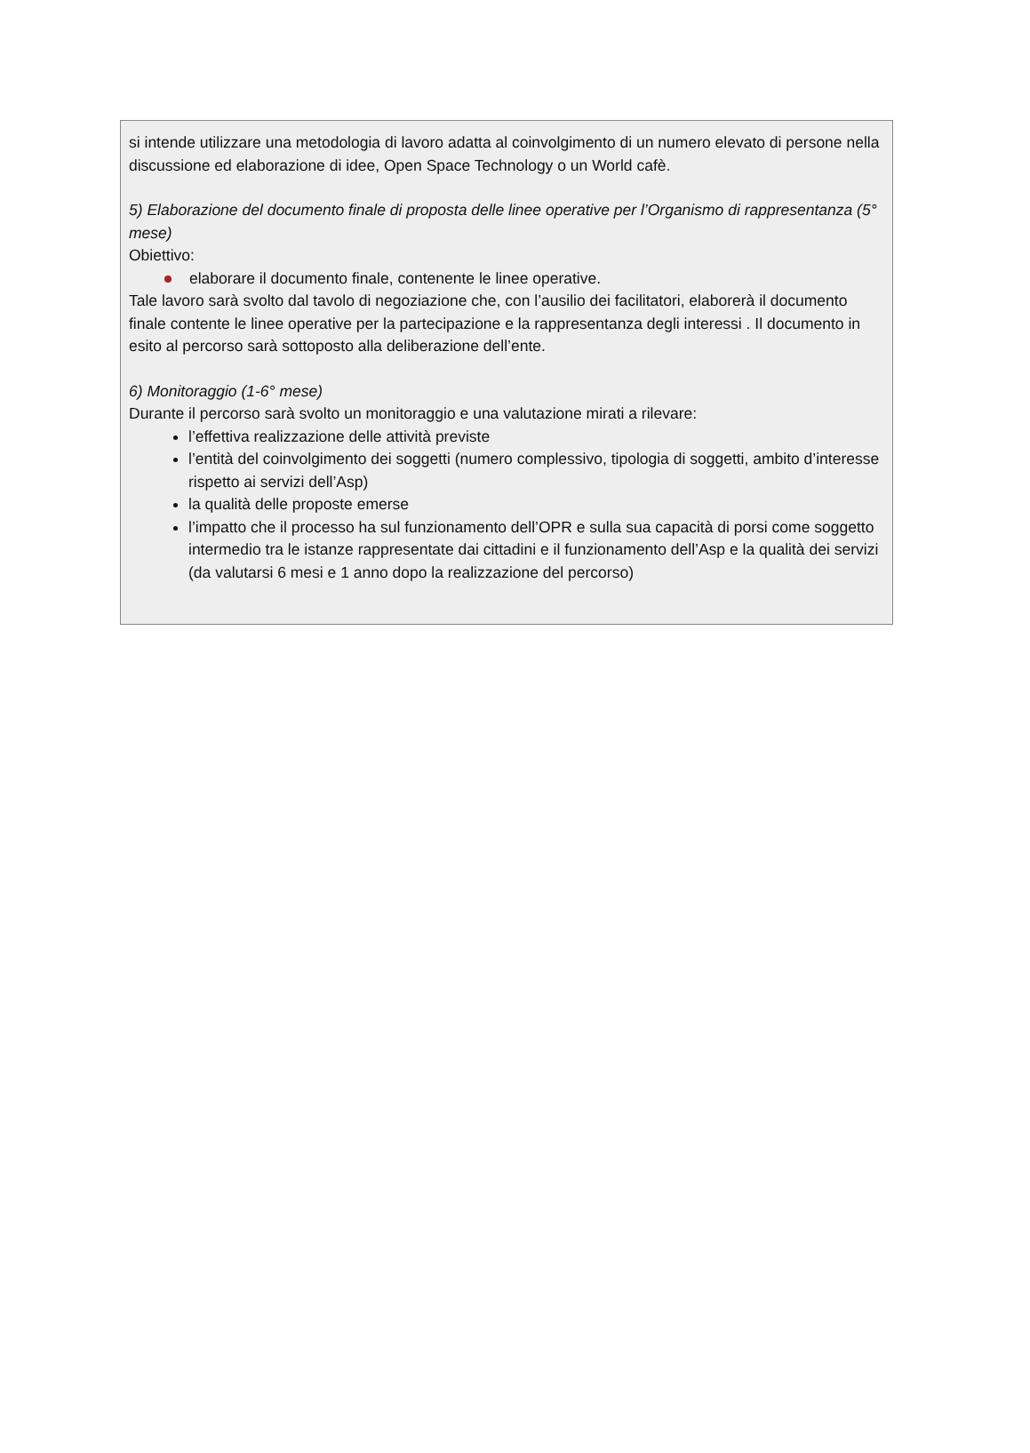si intende utilizzare una metodologia di lavoro adatta al coinvolgimento di un numero elevato di persone nella discussione ed elaborazione di idee, Open Space Technology o un World cafè.
5) Elaborazione del documento finale di proposta delle linee operative per l’Organismo di rappresentanza (5° mese)
Obiettivo:
elaborare il documento finale, contenente le linee operative.
Tale lavoro sarà svolto dal tavolo di negoziazione che, con l’ausilio dei facilitatori, elaborerà il documento finale contente le linee operative per la partecipazione e la rappresentanza degli interessi . Il documento in esito al percorso sarà sottoposto alla deliberazione dell’ente.
6) Monitoraggio (1-6° mese)
Durante il percorso sarà svolto un monitoraggio e una valutazione mirati a rilevare:
l’effettiva realizzazione delle attività previste
l’entità del coinvolgimento dei soggetti (numero complessivo, tipologia di soggetti, ambito d’interesse rispetto ai servizi dell’Asp)
la qualità delle proposte emerse
l’impatto che il processo ha sul funzionamento dell’OPR e sulla sua capacità di porsi come soggetto intermedio tra le istanze rappresentate dai cittadini e il funzionamento dell’Asp e la qualità dei servizi (da valutarsi 6 mesi e 1 anno dopo la realizzazione del percorso)